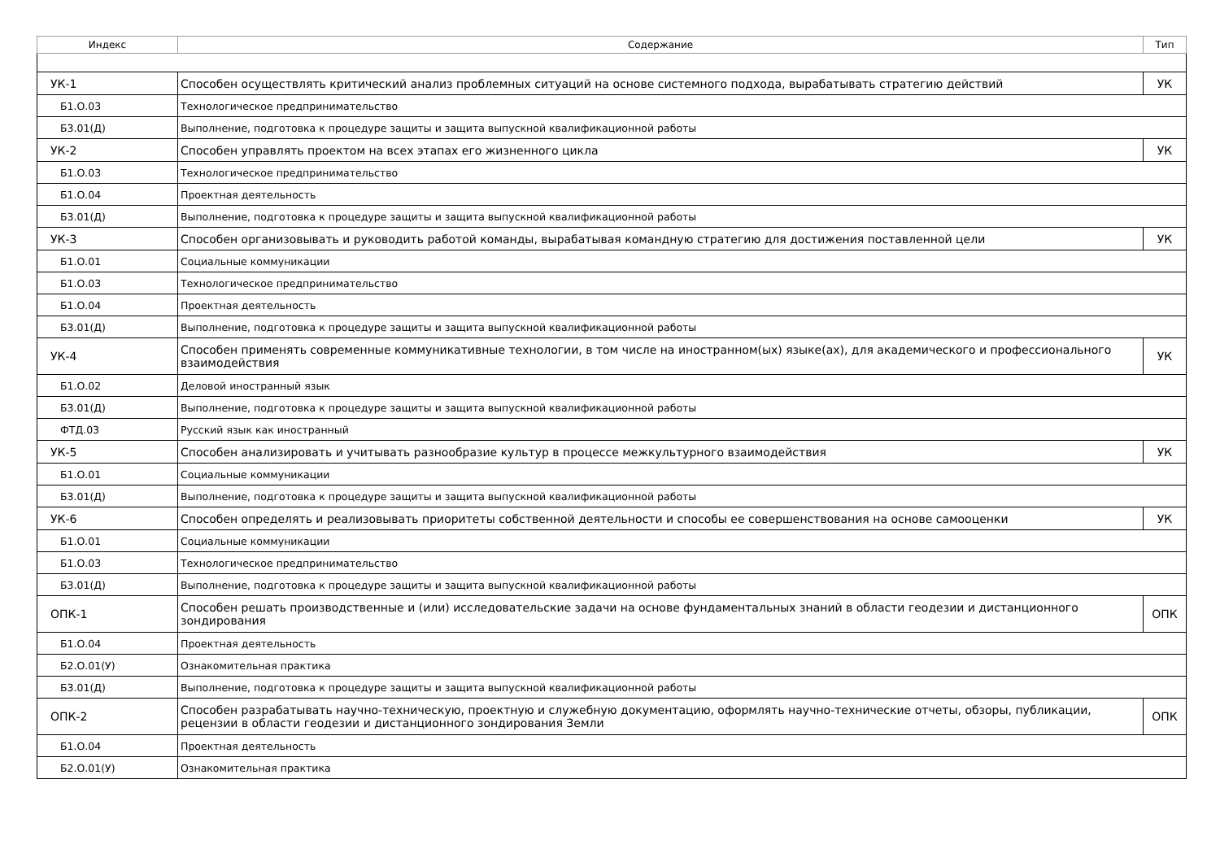| Индекс | Содержание | Тип |
| --- | --- | --- |
| УК-1 | Способен осуществлять критический анализ проблемных ситуаций на основе системного подхода, вырабатывать стратегию действий | УК |
| Б1.О.03 | Технологическое предпринимательство | |
| Б3.01(Д) | Выполнение, подготовка к процедуре защиты и защита выпускной квалификационной работы | |
| УК-2 | Способен управлять проектом на всех этапах его жизненного цикла | УК |
| Б1.О.03 | Технологическое предпринимательство | |
| Б1.О.04 | Проектная деятельность | |
| Б3.01(Д) | Выполнение, подготовка к процедуре защиты и защита выпускной квалификационной работы | |
| УК-3 | Способен организовывать и руководить работой команды, вырабатывая командную стратегию для достижения поставленной цели | УК |
| Б1.О.01 | Социальные коммуникации | |
| Б1.О.03 | Технологическое предпринимательство | |
| Б1.О.04 | Проектная деятельность | |
| Б3.01(Д) | Выполнение, подготовка к процедуре защиты и защита выпускной квалификационной работы | |
| УК-4 | Способен применять современные коммуникативные технологии, в том числе на иностранном(ых) языке(ах), для академического и профессионального взаимодействия | УК |
| Б1.О.02 | Деловой иностранный язык | |
| Б3.01(Д) | Выполнение, подготовка к процедуре защиты и защита выпускной квалификационной работы | |
| ФТД.03 | Русский язык как иностранный | |
| УК-5 | Способен анализировать и учитывать разнообразие культур в процессе межкультурного взаимодействия | УК |
| Б1.О.01 | Социальные коммуникации | |
| Б3.01(Д) | Выполнение, подготовка к процедуре защиты и защита выпускной квалификационной работы | |
| УК-6 | Способен определять и реализовывать приоритеты собственной деятельности и способы ее совершенствования на основе самооценки | УК |
| Б1.О.01 | Социальные коммуникации | |
| Б1.О.03 | Технологическое предпринимательство | |
| Б3.01(Д) | Выполнение, подготовка к процедуре защиты и защита выпускной квалификационной работы | |
| ОПК-1 | Способен решать производственные и (или) исследовательские задачи на основе фундаментальных знаний в области геодезии и дистанционного зондирования | ОПК |
| Б1.О.04 | Проектная деятельность | |
| Б2.О.01(У) | Ознакомительная практика | |
| Б3.01(Д) | Выполнение, подготовка к процедуре защиты и защита выпускной квалификационной работы | |
| ОПК-2 | Способен разрабатывать научно-техническую, проектную и служебную документацию, оформлять научно-технические отчеты, обзоры, публикации, рецензии в области геодезии и дистанционного зондирования Земли | ОПК |
| Б1.О.04 | Проектная деятельность | |
| Б2.О.01(У) | Ознакомительная практика | |